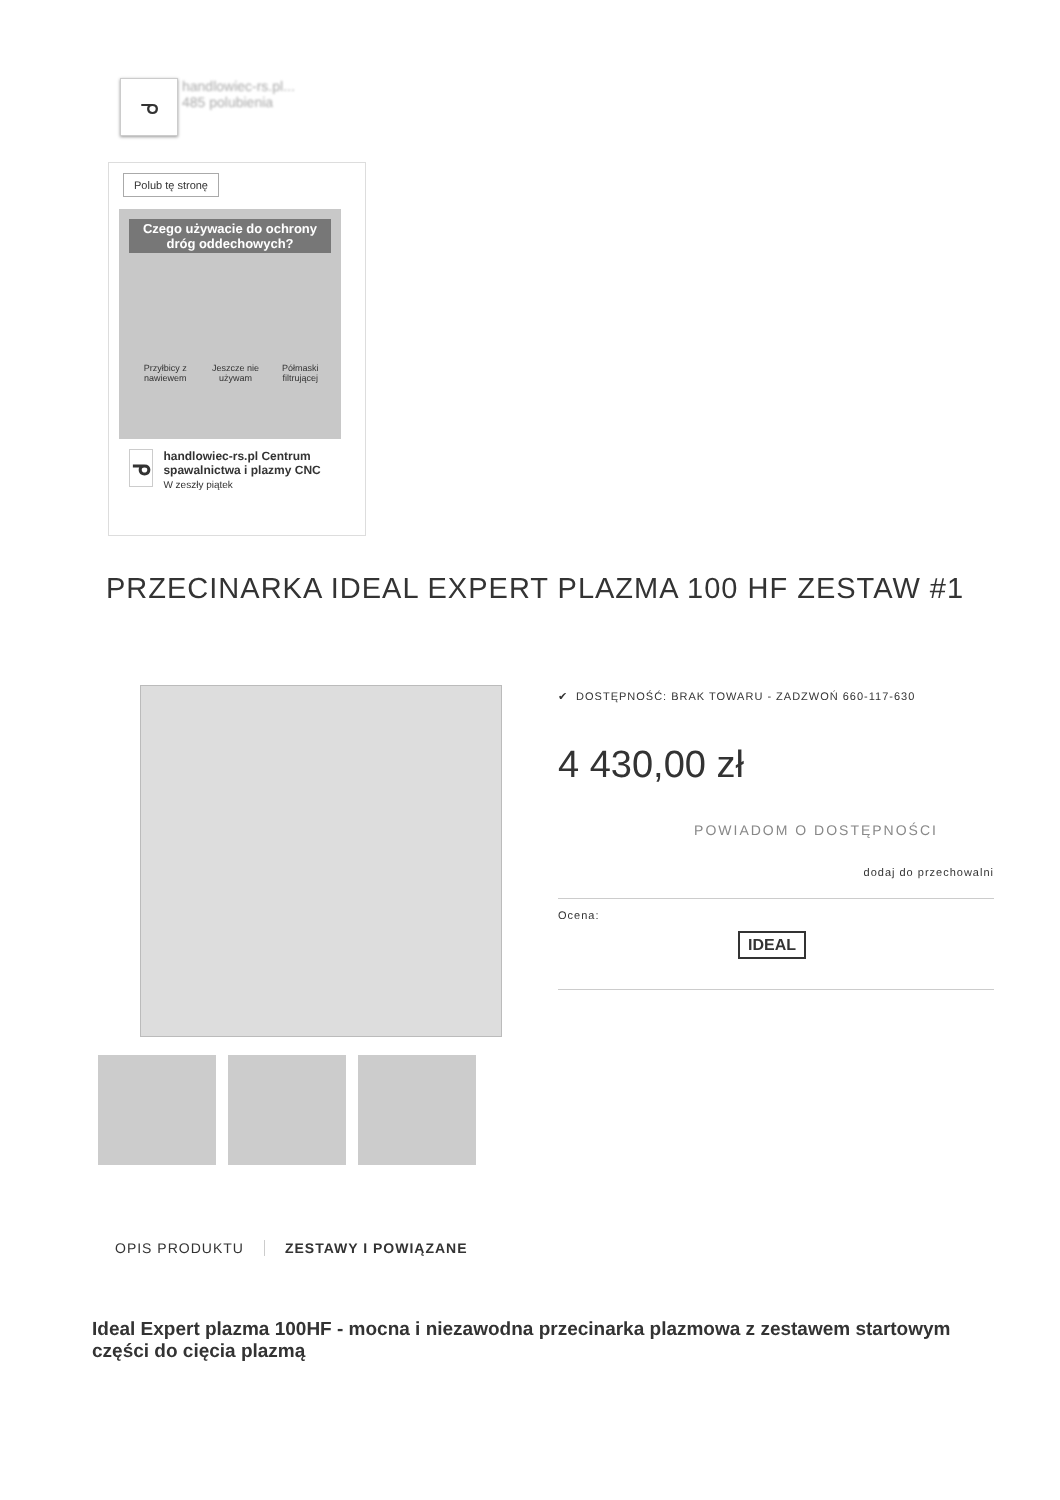ᓀ
handlowiec-rs.pl...
485 polubienia
Polub tę stronę
Czego używacie do ochrony dróg oddechowych?
Przyłbicy z nawiewem Jeszcze nie używam Półmaski filtrującej
ᓀ
handlowiec-rs.pl Centrum spawalnictwa i plazmy CNC
W zeszły piątek
PRZECINARKA IDEAL EXPERT PLAZMA 100 HF ZESTAW #1
✔ DOSTĘPNOŚĆ: BRAK TOWARU - ZADZWOŃ 660-117-630
4 430,00 zł
POWIADOM O DOSTĘPNOŚCI
dodaj do przechowalni
Ocena:
IDEAL
OPIS PRODUKTU ZESTAWY I POWIĄZANE
Ideal Expert plazma 100HF - mocna i niezawodna przecinarka plazmowa z zestawem startowym części do cięcia plazmą